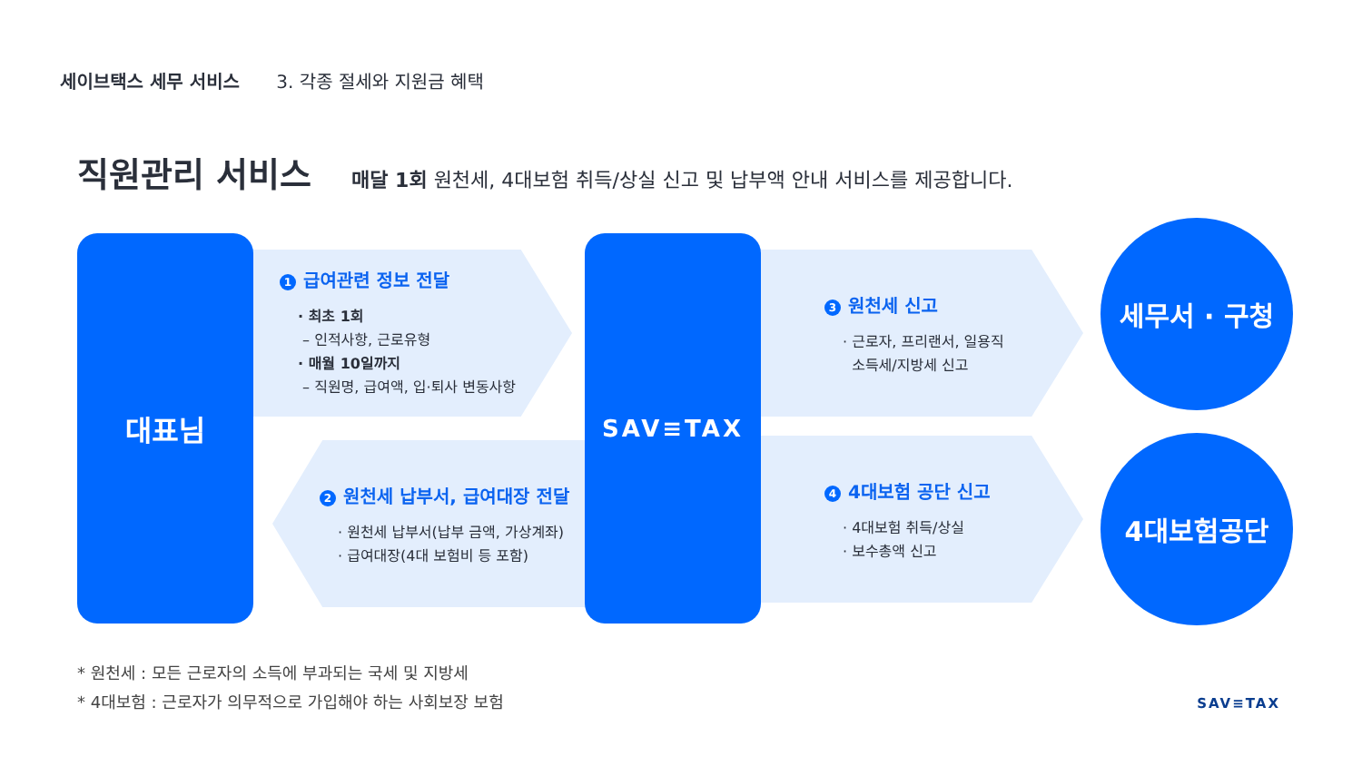세이브택스 세무 서비스 3. 각종 절세와 지원금 혜택
직원관리 서비스
매달 1회 원천세, 4대보험 취득/상실 신고 및 납부액 안내 서비스를 제공합니다.
대표님 SAV≡TAX 세무서 · 구청
4대보험공단
1 급여관련 정보 전달
· 최초 1회
– 인적사항, 근로유형
· 매월 10일까지
– 직원명, 급여액, 입·퇴사 변동사항
2 원천세 납부서, 급여대장 전달
· 원천세 납부서(납부 금액, 가상계좌)
· 급여대장(4대 보험비 등 포함)
3 원천세 신고
· 근로자, 프리랜서, 일용직
소득세/지방세 신고
4 4대보험 공단 신고
· 4대보험 취득/상실
· 보수총액 신고
* 원천세 : 모든 근로자의 소득에 부과되는 국세 및 지방세
* 4대보험 : 근로자가 의무적으로 가입해야 하는 사회보장 보험
SAV≡TAX